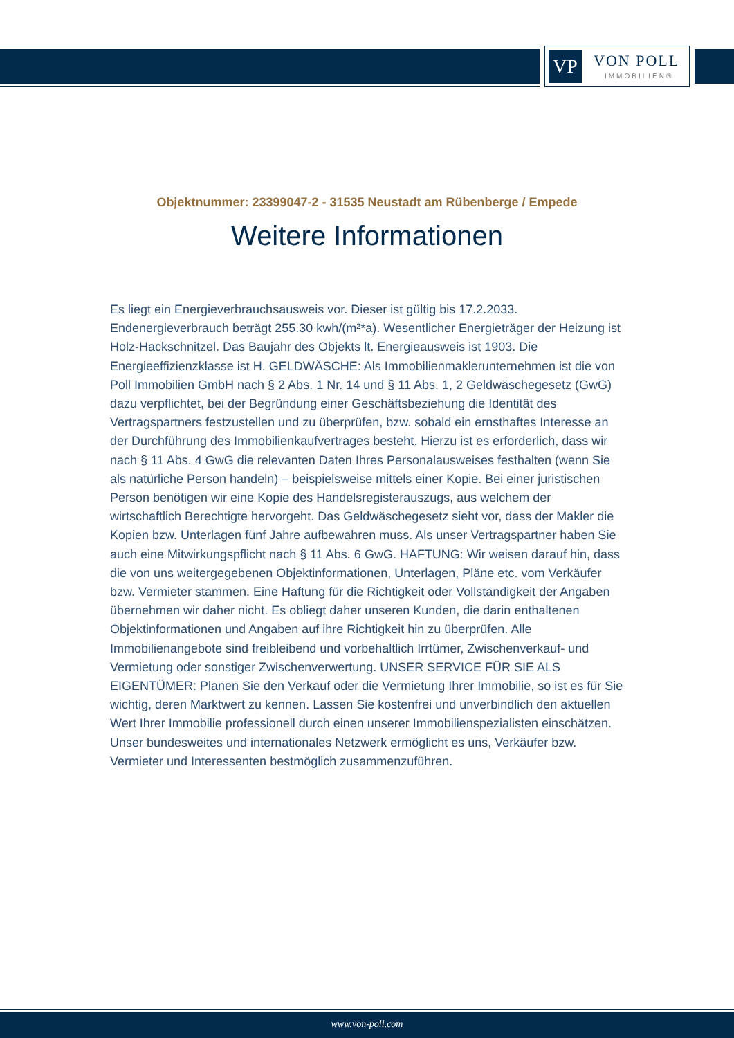VP VON POLL
IMMOBILIEN®
Objektnummer: 23399047-2 - 31535 Neustadt am Rübenberge / Empede
Weitere Informationen
Es liegt ein Energieverbrauchsausweis vor. Dieser ist gültig bis 17.2.2033. Endenergieverbrauch beträgt 255.30 kwh/(m²*a). Wesentlicher Energieträger der Heizung ist Holz-Hackschnitzel. Das Baujahr des Objekts lt. Energieausweis ist 1903. Die Energieeffizienzklasse ist H. GELDWÄSCHE: Als Immobilienmaklerunternehmen ist die von Poll Immobilien GmbH nach § 2 Abs. 1 Nr. 14 und § 11 Abs. 1, 2 Geldwäschegesetz (GwG) dazu verpflichtet, bei der Begründung einer Geschäftsbeziehung die Identität des Vertragspartners festzustellen und zu überprüfen, bzw. sobald ein ernsthaftes Interesse an der Durchführung des Immobilienkaufvertrages besteht. Hierzu ist es erforderlich, dass wir nach § 11 Abs. 4 GwG die relevanten Daten Ihres Personalausweises festhalten (wenn Sie als natürliche Person handeln) – beispielsweise mittels einer Kopie. Bei einer juristischen Person benötigen wir eine Kopie des Handelsregisterauszugs, aus welchem der wirtschaftlich Berechtigte hervorgeht. Das Geldwäschegesetz sieht vor, dass der Makler die Kopien bzw. Unterlagen fünf Jahre aufbewahren muss. Als unser Vertragspartner haben Sie auch eine Mitwirkungspflicht nach § 11 Abs. 6 GwG. HAFTUNG: Wir weisen darauf hin, dass die von uns weitergegebenen Objektinformationen, Unterlagen, Pläne etc. vom Verkäufer bzw. Vermieter stammen. Eine Haftung für die Richtigkeit oder Vollständigkeit der Angaben übernehmen wir daher nicht. Es obliegt daher unseren Kunden, die darin enthaltenen Objektinformationen und Angaben auf ihre Richtigkeit hin zu überprüfen. Alle Immobilienangebote sind freibleibend und vorbehaltlich Irrtümer, Zwischenverkauf- und Vermietung oder sonstiger Zwischenverwertung. UNSER SERVICE FÜR SIE ALS EIGENTÜMER: Planen Sie den Verkauf oder die Vermietung Ihrer Immobilie, so ist es für Sie wichtig, deren Marktwert zu kennen. Lassen Sie kostenfrei und unverbindlich den aktuellen Wert Ihrer Immobilie professionell durch einen unserer Immobilienspezialisten einschätzen. Unser bundesweites und internationales Netzwerk ermöglicht es uns, Verkäufer bzw. Vermieter und Interessenten bestmöglich zusammenzuführen.
www.von-poll.com